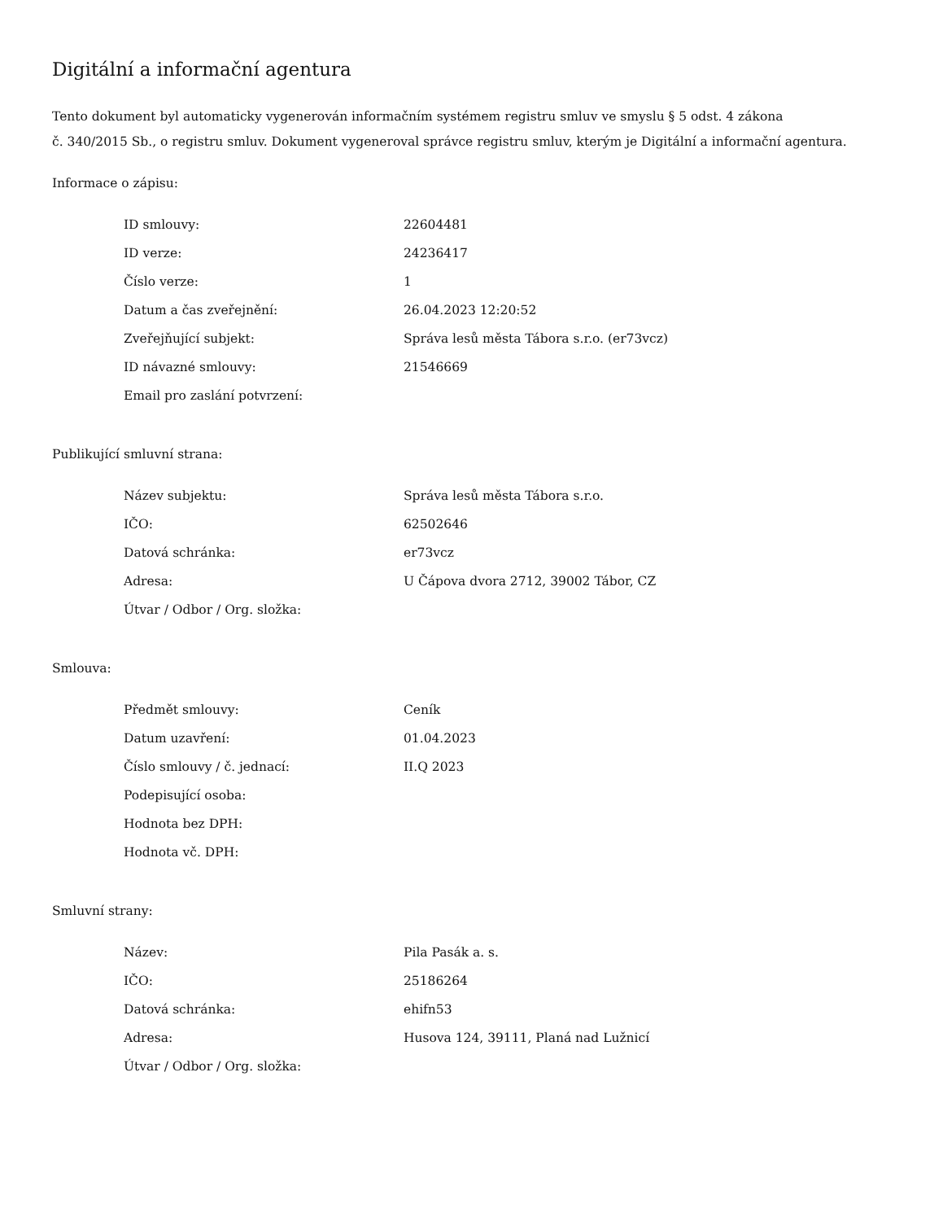Digitální a informační agentura
Tento dokument byl automaticky vygenerován informačním systémem registru smluv ve smyslu § 5 odst. 4 zákona
č. 340/2015 Sb., o registru smluv. Dokument vygeneroval správce registru smluv, kterým je Digitální a informační agentura.
Informace o zápisu:
| ID smlouvy: | 22604481 |
| ID verze: | 24236417 |
| Číslo verze: | 1 |
| Datum a čas zveřejnění: | 26.04.2023 12:20:52 |
| Zveřejňující subjekt: | Správa lesů města Tábora s.r.o. (er73vcz) |
| ID návazné smlouvy: | 21546669 |
| Email pro zaslání potvrzení: | |
Publikující smluvní strana:
| Název subjektu: | Správa lesů města Tábora s.r.o. |
| IČO: | 62502646 |
| Datová schránka: | er73vcz |
| Adresa: | U Čápova dvora 2712, 39002 Tábor, CZ |
| Útvar / Odbor / Org. složka: | |
Smlouva:
| Předmět smlouvy: | Ceník |
| Datum uzavření: | 01.04.2023 |
| Číslo smlouvy / č. jednací: | II.Q 2023 |
| Podepisující osoba: | |
| Hodnota bez DPH: | |
| Hodnota vč. DPH: | |
Smluvní strany:
| Název: | Pila Pasák a. s. |
| IČO: | 25186264 |
| Datová schránka: | ehifn53 |
| Adresa: | Husova 124, 39111, Planá nad Lužnicí |
| Útvar / Odbor / Org. složka: | |